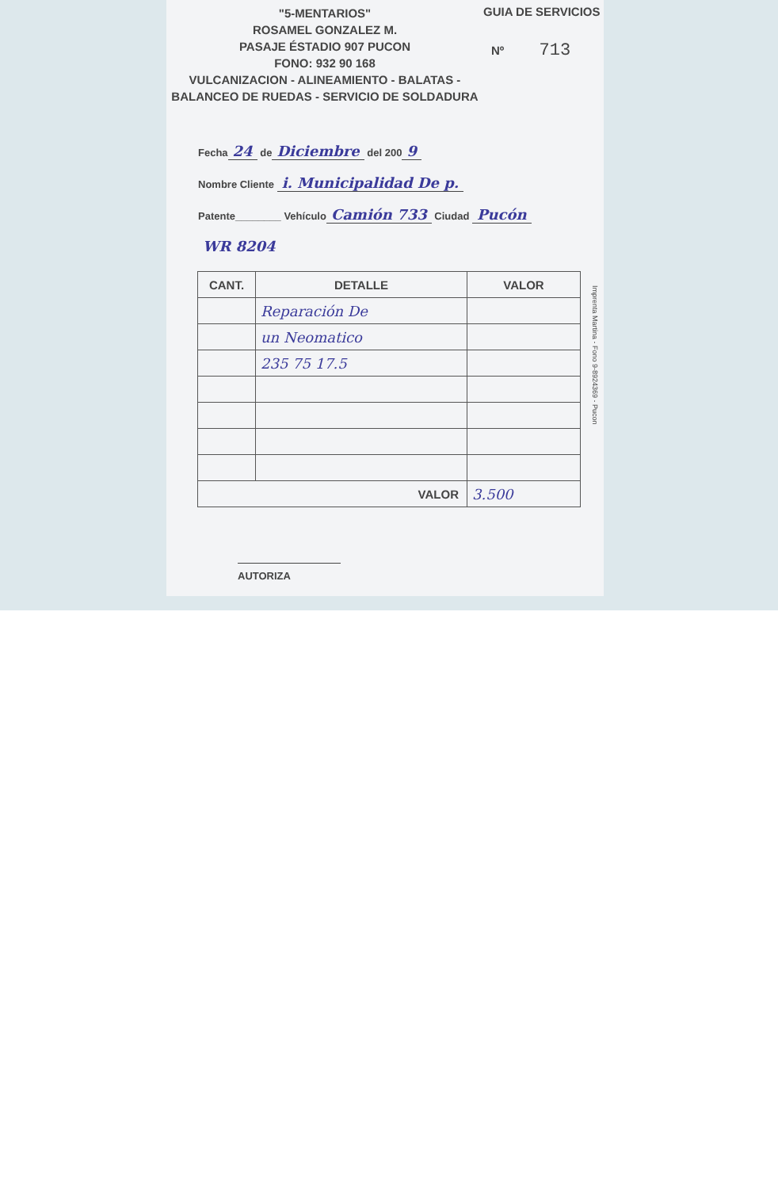"5-MENTARIOS"
ROSAMEL GONZALEZ M.
PASAJE ÉSTADIO 907 PUCON
FONO: 932 90 168
VULCANIZACION - ALINEAMIENTO - BALATAS -
BALANCEO DE RUEDAS - SERVICIO DE SOLDADURA
GUIA DE SERVICIOS
Nº 713
Fecha 24 de Diciembre del 200 9
Nombre Cliente i. Municipalidad De p.
Patente________ Vehículo Camión 733 Ciudad Pucón
WR 8204
| CANT. | DETALLE | VALOR |
| --- | --- | --- |
| | Reparación De | |
| | un Neomatico | |
| | 235 75 17.5 | |
| VALOR | | 3.500 |
AUTORIZA
Imprenta Martina - Fono 9-8924369 - Pucon